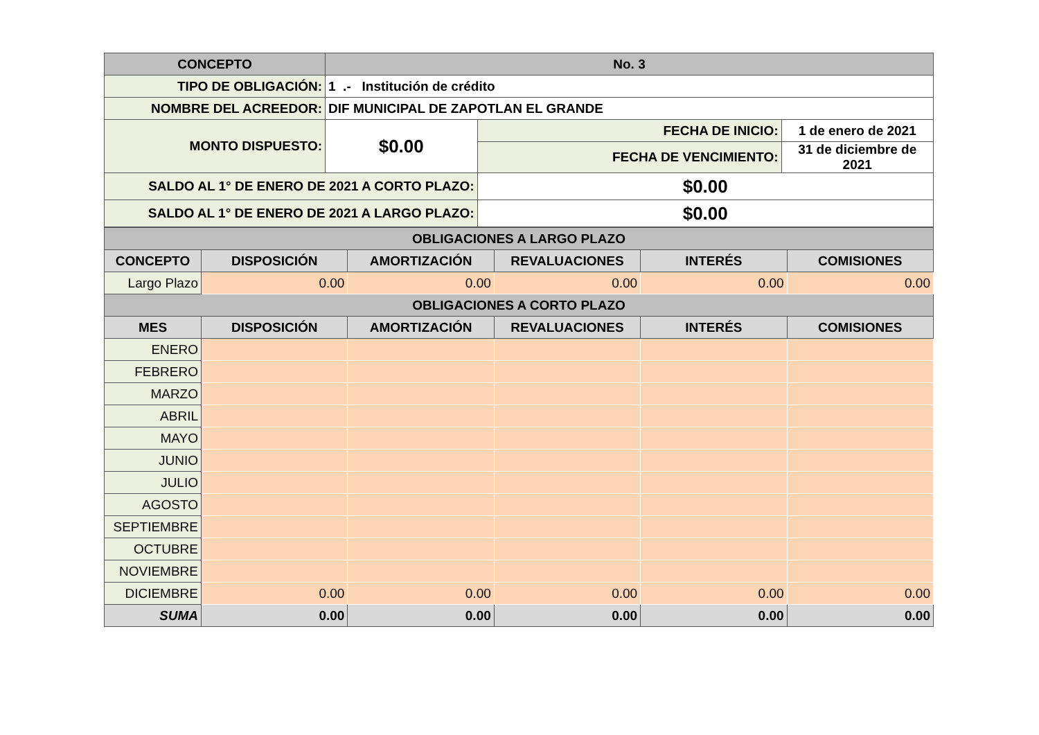| CONCEPTO | No. 3 | | |
| --- | --- | --- | --- |
| TIPO DE OBLIGACIÓN: | 1 .- Institución de crédito | | |
| NOMBRE DEL ACREEDOR: | DIF MUNICIPAL DE ZAPOTLAN EL GRANDE | | |
| MONTO DISPUESTO: | $0.00 | FECHA DE INICIO: | 1 de enero de 2021 |
| | | FECHA DE VENCIMIENTO: | 31 de diciembre de 2021 |
| SALDO AL 1° DE ENERO DE 2021 A CORTO PLAZO: | | $0.00 | |
| SALDO AL 1° DE ENERO DE 2021 A LARGO PLAZO: | | $0.00 | |
| OBLIGACIONES A LARGO PLAZO | | | | | |
| --- | --- | --- | --- | --- | --- |
| CONCEPTO | DISPOSICIÓN | AMORTIZACIÓN | REVALUACIONES | INTERÉS | COMISIONES |
| Largo Plazo | 0.00 | 0.00 | 0.00 | 0.00 | 0.00 |
| OBLIGACIONES A CORTO PLAZO | | | | | |
| MES | DISPOSICIÓN | AMORTIZACIÓN | REVALUACIONES | INTERÉS | COMISIONES |
| ENERO | | | | | |
| FEBRERO | | | | | |
| MARZO | | | | | |
| ABRIL | | | | | |
| MAYO | | | | | |
| JUNIO | | | | | |
| JULIO | | | | | |
| AGOSTO | | | | | |
| SEPTIEMBRE | | | | | |
| OCTUBRE | | | | | |
| NOVIEMBRE | | | | | |
| DICIEMBRE | 0.00 | 0.00 | 0.00 | 0.00 | 0.00 |
| SUMA | 0.00 | 0.00 | 0.00 | 0.00 | 0.00 |